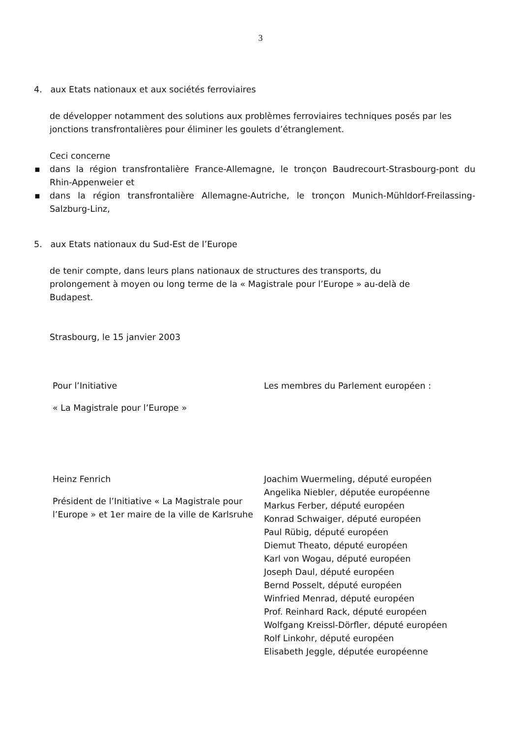3
4. aux Etats nationaux et aux sociétés ferroviaires
de développer notamment des solutions aux problèmes ferroviaires techniques posés par les jonctions transfrontalières pour éliminer les goulets d’étranglement.
Ceci concerne
▪ dans la région transfrontalière France-Allemagne, le tronçon Baudrecourt-Strasbourg-pont du Rhin-Appenweier et
▪ dans la région transfrontalière Allemagne-Autriche, le tronçon Munich-Mühldorf-Freilassing-Salzburg-Linz,
5. aux Etats nationaux du Sud-Est de l’Europe
de tenir compte, dans leurs plans nationaux de structures des transports, du prolongement à moyen ou long terme de la « Magistrale pour l’Europe » au-delà de Budapest.
Strasbourg, le 15 janvier 2003
Pour l’Initiative
« La Magistrale pour l’Europe »
Heinz Fenrich
Président de l’Initiative « La Magistrale pour l’Europe » et 1er maire de la ville de Karlsruhe
Les membres du Parlement européen :
Joachim Wuermeling, député européen
Angelika Niebler, députée européenne
Markus Ferber, député européen
Konrad Schwaiger, député européen
Paul Rübig, député européen
Diemut Theato, député européen
Karl von Wogau, député européen
Joseph Daul, député européen
Bernd Posselt, député européen
Winfried Menrad, député européen
Prof. Reinhard Rack, député européen
Wolfgang Kreissl-Dörfler, député européen
Rolf Linkohr, député européen
Elisabeth Jeggle, députée européenne